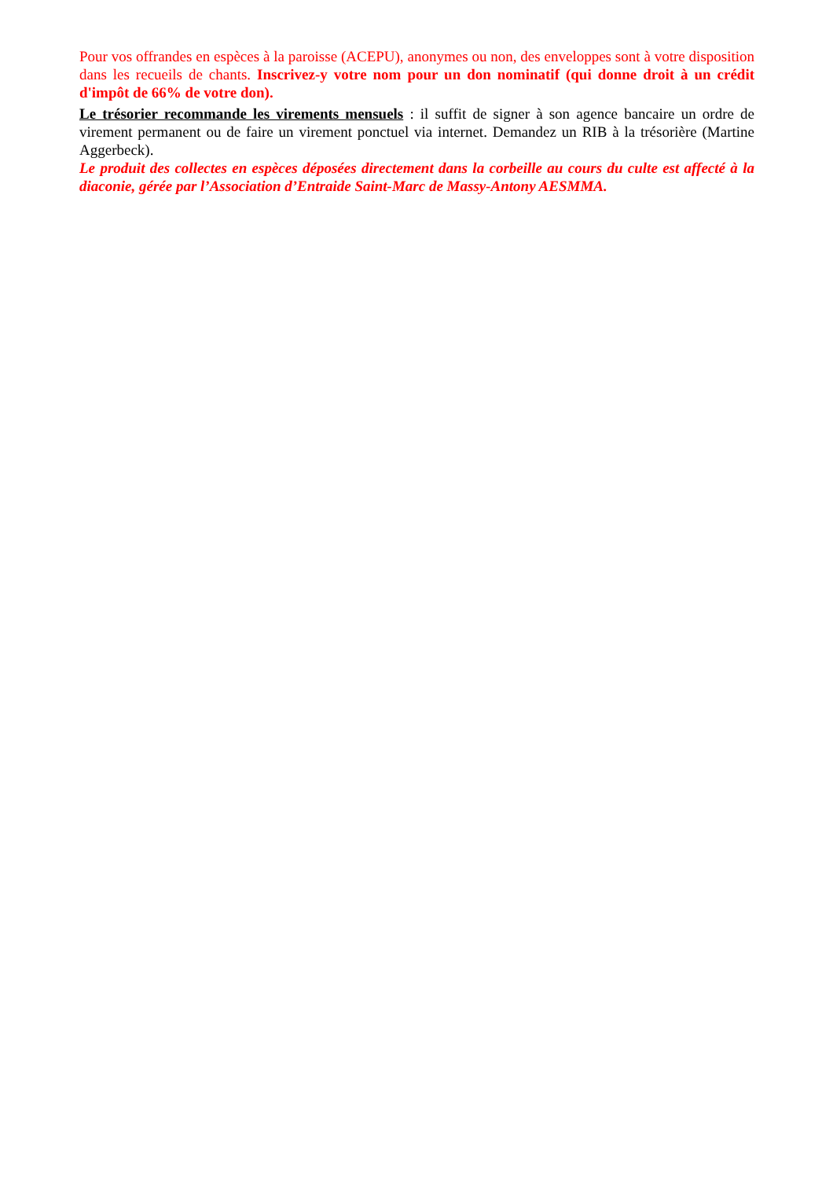Pour vos offrandes en espèces à la paroisse (ACEPU), anonymes ou non, des enveloppes sont à votre disposition dans les recueils de chants. Inscrivez-y votre nom pour un don nominatif (qui donne droit à un crédit d'impôt de 66% de votre don).
Le trésorier recommande les virements mensuels : il suffit de signer à son agence bancaire un ordre de virement permanent ou de faire un virement ponctuel via internet. Demandez un RIB à la trésorière (Martine Aggerbeck).
Le produit des collectes en espèces déposées directement dans la corbeille au cours du culte est affecté à la diaconie, gérée par l’Association d’Entraide Saint-Marc de Massy-Antony AESMMA.